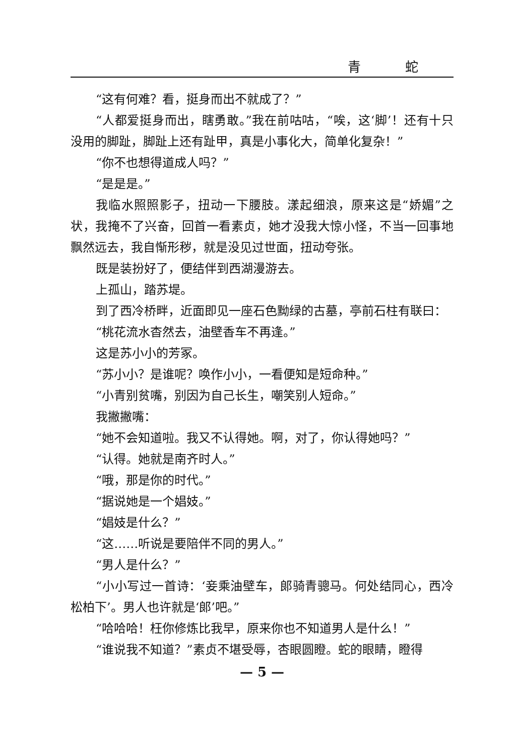青 蛇
“这有何难？看，挺身而出不就成了？”
“人都爱挺身而出，瞎勇敢。”我在前咕咕，“唉，这‘脚’！还有十只没用的脚趾，脚趾上还有趾甲，真是小事化大，简单化复杂！”
“你不也想得道成人吗？”
“是是是。”
我临水照照影子，扭动一下腰肢。漾起细浪，原来这是“娇媚”之状，我掩不了兴奋，回首一看素贞，她才没我大惊小怪，不当一回事地飘然远去，我自惭形秽，就是没见过世面，扭动夸张。
既是装扮好了，便结伴到西湖漫游去。
上孤山，踏苏堤。
到了西冷桥畔，近面即见一座石色黝绿的古墓，亭前石柱有联曰：
“桃花流水杳然去，油壁香车不再逢。”
这是苏小小的芳冢。
“苏小小？是谁呢？唤作小小，一看便知是短命种。”
“小青别贫嘴，别因为自己长生，嘲笑别人短命。”
我撇撇嘴：
“她不会知道啦。我又不认得她。啊，对了，你认得她吗？”
“认得。她就是南齐时人。”
“哦，那是你的时代。”
“据说她是一个娼妓。”
“娼妓是什么？”
“这……听说是要陪伴不同的男人。”
“男人是什么？”
“小小写过一首诗：‘妾乘油壁车，郎骑青骢马。何处结同心，西冷松柏下’。男人也许就是‘郎’吧。”
“哈哈哈！枉你修炼比我早，原来你也不知道男人是什么！”
“谁说我不知道？”素贞不堪受辱，杏眼圆瞪。蛇的眼睛，瞪得
— 5 —